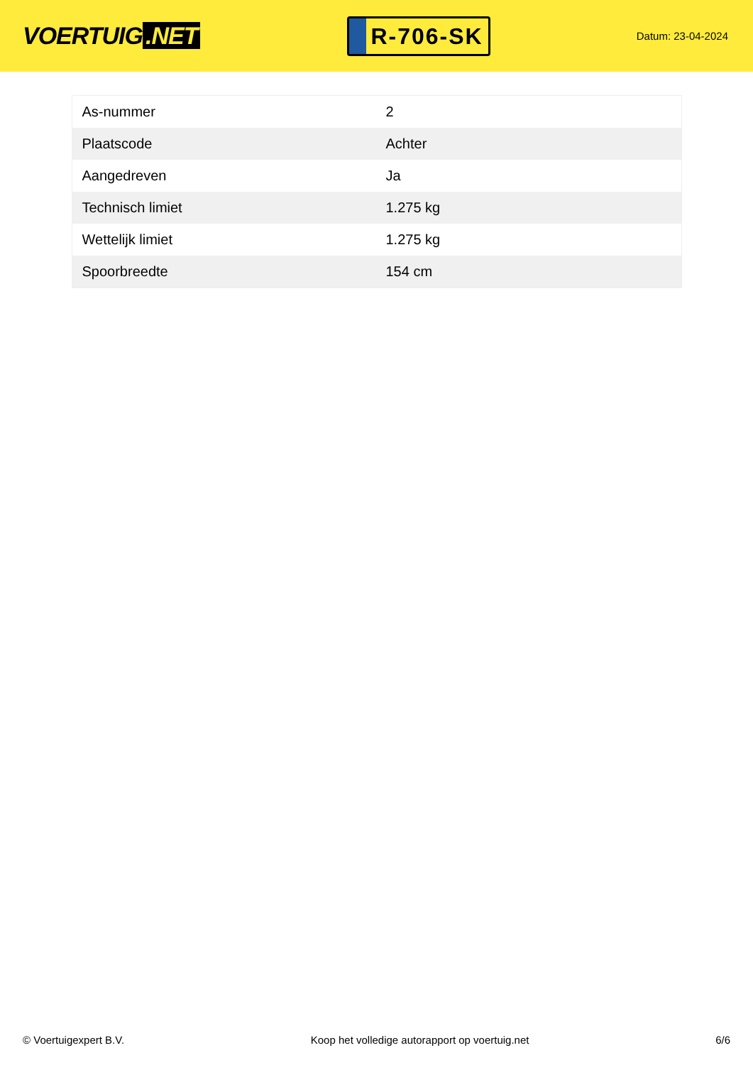VOERTUIG.NET
R-706-SK
Datum: 23-04-2024
| As-nummer | 2 |
| Plaatscode | Achter |
| Aangedreven | Ja |
| Technisch limiet | 1.275 kg |
| Wettelijk limiet | 1.275 kg |
| Spoorbreedte | 154 cm |
© Voertuigexpert B.V. Koop het volledige autorapport op voertuig.net 6/6